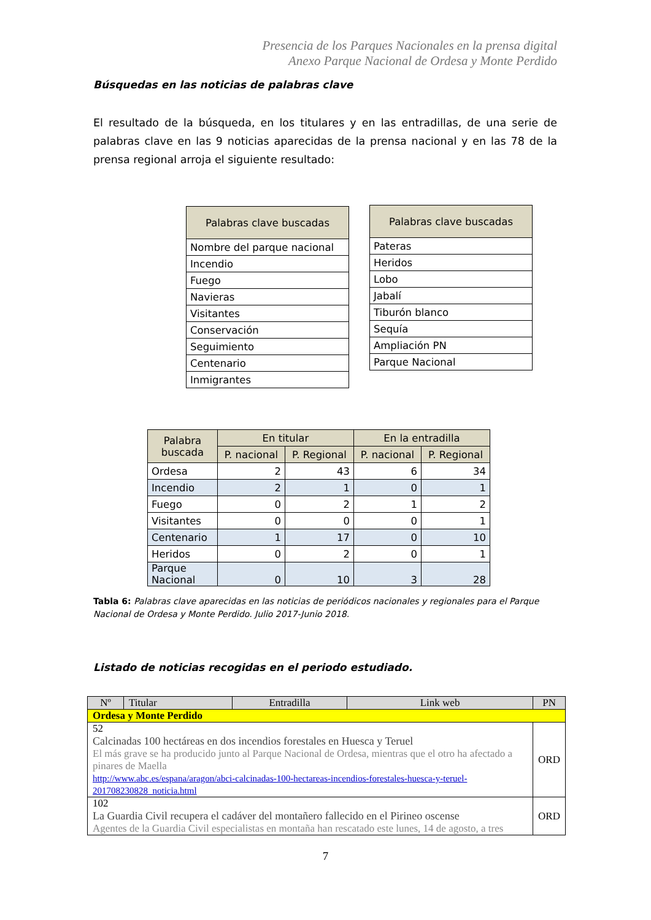Presencia de los Parques Nacionales en la prensa digital
Anexo Parque Nacional de Ordesa y Monte Perdido
Búsquedas en las noticias de palabras clave
El resultado de la búsqueda, en los titulares y en las entradillas, de una serie de palabras clave en las 9 noticias aparecidas de la prensa nacional y en las 78 de la prensa regional arroja el siguiente resultado:
| Palabras clave buscadas |
| --- |
| Nombre del parque nacional |
| Incendio |
| Fuego |
| Navieras |
| Visitantes |
| Conservación |
| Seguimiento |
| Centenario |
| Inmigrantes |
| Palabras clave buscadas |
| --- |
| Pateras |
| Heridos |
| Lobo |
| Jabalí |
| Tiburón blanco |
| Sequía |
| Ampliación PN |
| Parque Nacional |
| Palabra buscada | En titular | | En la entradilla | |
| --- | --- | --- | --- | --- |
| | P. nacional | P. Regional | P. nacional | P. Regional |
| Ordesa | 2 | 43 | 6 | 34 |
| Incendio | 2 | 1 | 0 | 1 |
| Fuego | 0 | 2 | 1 | 2 |
| Visitantes | 0 | 0 | 0 | 1 |
| Centenario | 1 | 17 | 0 | 10 |
| Heridos | 0 | 2 | 0 | 1 |
| Parque Nacional | 0 | 10 | 3 | 28 |
Tabla 6: Palabras clave aparecidas en las noticias de periódicos nacionales y regionales para el Parque Nacional de Ordesa y Monte Perdido. Julio 2017-Junio 2018.
Listado de noticias recogidas en el periodo estudiado.
| Nº | Titular | Entradilla | Link web | PN |
| --- | --- | --- | --- | --- |
| Ordesa y Monte Perdido | | | | |
| 52 Calcinadas 100 hectáreas en dos incendios forestales en Huesca y Teruel El más grave se ha producido junto al Parque Nacional de Ordesa, mientras que el otro ha afectado a pinares de Maella http://www.abc.es/espana/aragon/abci-calcinadas-100-hectareas-incendios-forestales-huesca-y-teruel-201708230828_noticia.html | | | | ORD |
| 102 La Guardia Civil recupera el cadáver del montañero fallecido en el Pirineo oscense Agentes de la Guardia Civil especialistas en montaña han rescatado este lunes, 14 de agosto, a tres | | | | ORD |
7